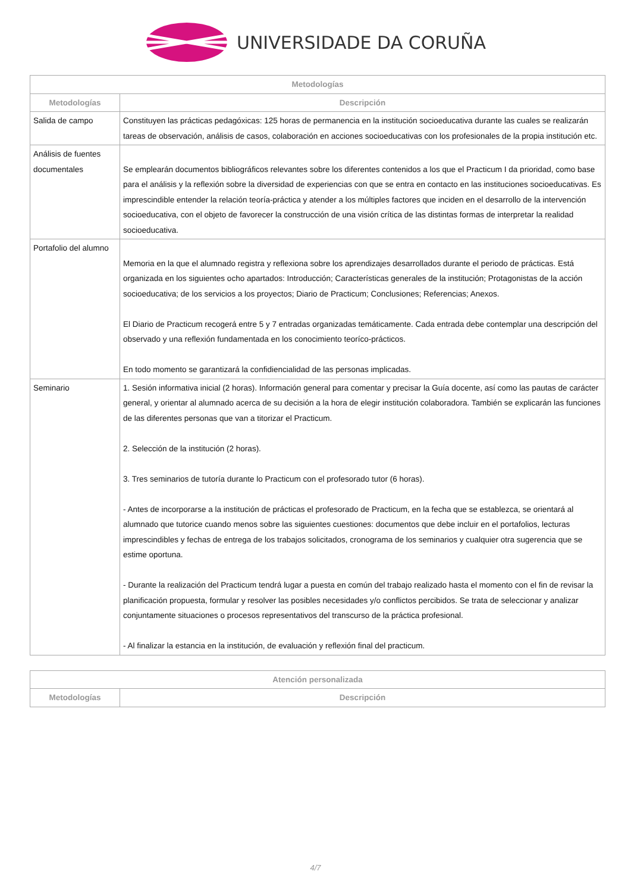UNIVERSIDADE DA CORUÑA
| Metodologías | |
| --- | --- |
| Metodologías | Descripción |
| Salida de campo | Constituyen las prácticas pedagóxicas: 125 horas de permanencia en la institución socioeducativa durante las cuales se realizarán tareas de observación, análisis de casos, colaboración en acciones socioeducativas con los profesionales de la propia institución etc. |
| Análisis de fuentes documentales | Se emplearán documentos bibliográficos relevantes sobre los diferentes contenidos a los que el Practicum I da prioridad, como base para el análisis y la reflexión sobre la diversidad de experiencias con que se entra en contacto en las instituciones socioeducativas. Es imprescindible entender la relación teoría-práctica y atender a los múltiples factores que inciden en el desarrollo de la intervención socioeducativa, con el objeto de favorecer la construcción de una visión crítica de las distintas formas de interpretar la realidad socioeducativa. |
| Portafolio del alumno | Memoria en la que el alumnado registra y reflexiona sobre los aprendizajes desarrollados durante el periodo de prácticas. Está organizada en los siguientes ocho apartados: Introducción; Características generales de la institución; Protagonistas de la acción socioeducativa; de los servicios a los proyectos; Diario de Practicum; Conclusiones; Referencias; Anexos. El Diario de Practicum recogerá entre 5 y 7 entradas organizadas temáticamente. Cada entrada debe contemplar una descripción del observado y una reflexión fundamentada en los conocimiento teoríco-prácticos. En todo momento se garantizará la confidiencialidad de las personas implicadas. |
| Seminario | 1. Sesión informativa inicial (2 horas). Información general para comentar y precisar la Guía docente, así como las pautas de carácter general, y orientar al alumnado acerca de su decisión a la hora de elegir institución colaboradora. También se explicarán las funciones de las diferentes personas que van a titorizar el Practicum. 2. Selección de la institución (2 horas). 3. Tres seminarios de tutoría durante lo Practicum con el profesorado tutor (6 horas). - Antes de incorporarse a la institución de prácticas el profesorado de Practicum, en la fecha que se establezca, se orientará al alumnado que tutorice cuando menos sobre las siguientes cuestiones: documentos que debe incluir en el portafolios, lecturas imprescindibles y fechas de entrega de los trabajos solicitados, cronograma de los seminarios y cualquier otra sugerencia que se estime oportuna. - Durante la realización del Practicum tendrá lugar a puesta en común del trabajo realizado hasta el momento con el fin de revisar la planificación propuesta, formular y resolver las posibles necesidades y/o conflictos percibidos. Se trata de seleccionar y analizar conjuntamente situaciones o procesos representativos del transcurso de la práctica profesional. - Al finalizar la estancia en la institución, de evaluación y reflexión final del practicum. |
| Atención personalizada | |
| --- | --- |
| Metodologías | Descripción |
4/7